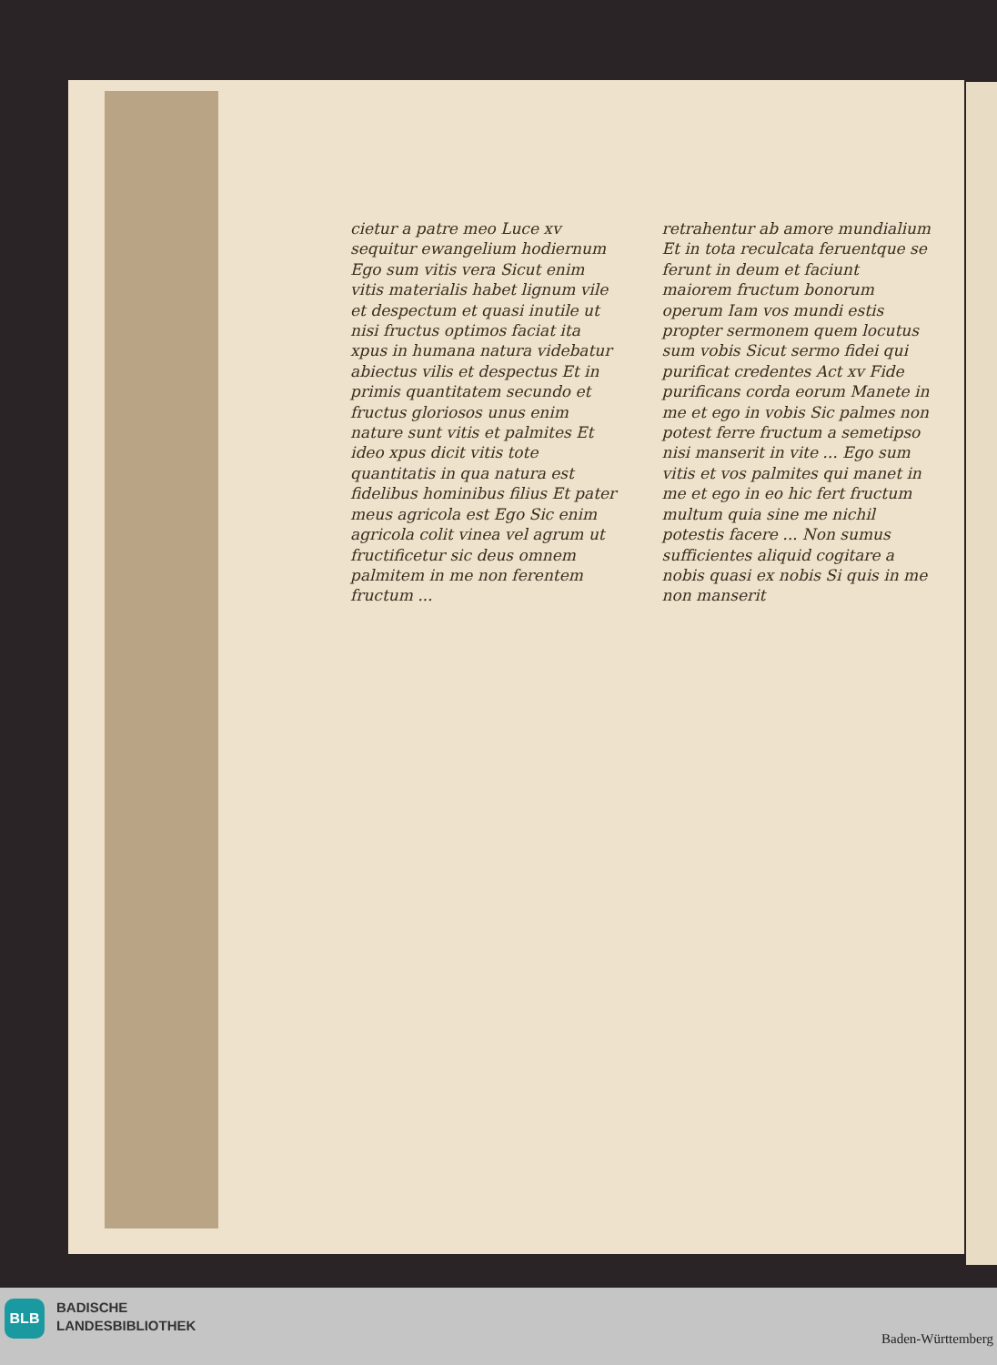cietur a patre meo Luce xv sequitur ewangelium hodiernum Ego sum vitis vera Sicut enim vitis materialis habet lignum vile et despectum et quasi inutile ut nisi fructus optimos faciat ita xpus in humana natura videbatur abiectus vilis et despectus Et in primis quantitatem secundo et fructus gloriosos unus enim nature sunt vitis et palmites Et ideo xpus dicit vitis tote quantitatis in qua natura est fidelibus hominibus filius Et pater meus agricola est Ego Sic enim agricola colit vinea vel agrum ut fructificetur sic deus omnem palmitem in me non ferentem fructum ...
retrahentur ab amore mundialium Et in tota reculcata feruentque se ferunt in deum et faciunt maiorem fructum bonorum operum Iam vos mundi estis propter sermonem quem locutus sum vobis Sicut sermo fidei qui purificat credentes Act xv Fide purificans corda eorum Manete in me et ego in vobis Sic palmes non potest ferre fructum a semetipso nisi manserit in vite ... Ego sum vitis et vos palmites qui manet in me et ego in eo hic fert fructum multum quia sine me nichil potestis facere ... Non sumus sufficientes aliquid cogitare a nobis quasi ex nobis Si quis in me non manserit
BLB
BADISCHE
LANDESBIBLIOTHEK
Baden-Württemberg